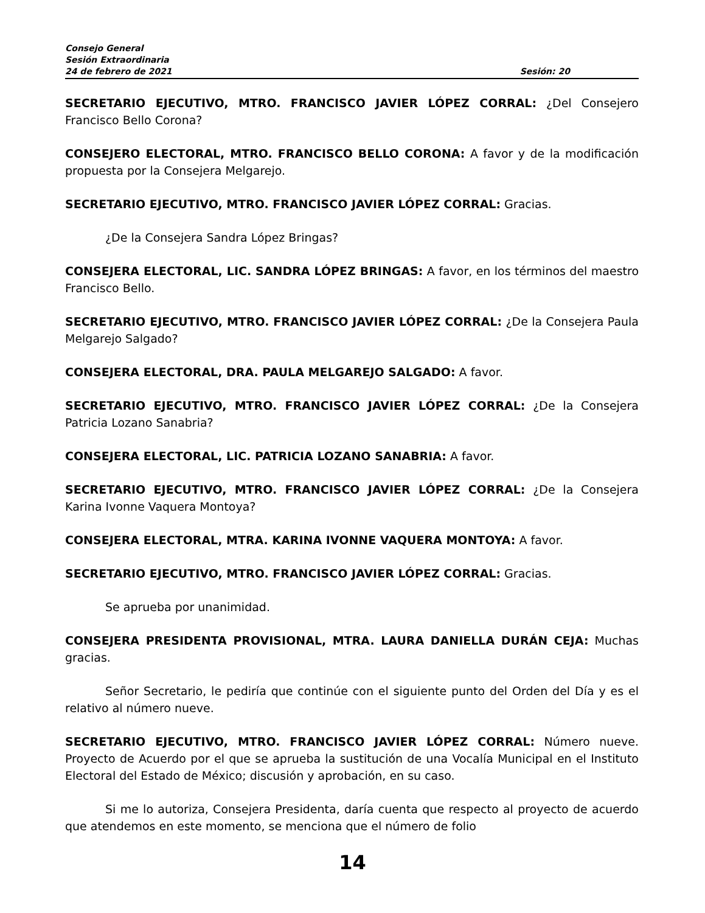Consejo General
Sesión Extraordinaria
24 de febrero de 2021 Sesión: 20
SECRETARIO EJECUTIVO, MTRO. FRANCISCO JAVIER LÓPEZ CORRAL: ¿Del Consejero Francisco Bello Corona?
CONSEJERO ELECTORAL, MTRO. FRANCISCO BELLO CORONA: A favor y de la modificación propuesta por la Consejera Melgarejo.
SECRETARIO EJECUTIVO, MTRO. FRANCISCO JAVIER LÓPEZ CORRAL: Gracias.
¿De la Consejera Sandra López Bringas?
CONSEJERA ELECTORAL, LIC. SANDRA LÓPEZ BRINGAS: A favor, en los términos del maestro Francisco Bello.
SECRETARIO EJECUTIVO, MTRO. FRANCISCO JAVIER LÓPEZ CORRAL: ¿De la Consejera Paula Melgarejo Salgado?
CONSEJERA ELECTORAL, DRA. PAULA MELGAREJO SALGADO: A favor.
SECRETARIO EJECUTIVO, MTRO. FRANCISCO JAVIER LÓPEZ CORRAL: ¿De la Consejera Patricia Lozano Sanabria?
CONSEJERA ELECTORAL, LIC. PATRICIA LOZANO SANABRIA: A favor.
SECRETARIO EJECUTIVO, MTRO. FRANCISCO JAVIER LÓPEZ CORRAL: ¿De la Consejera Karina Ivonne Vaquera Montoya?
CONSEJERA ELECTORAL, MTRA. KARINA IVONNE VAQUERA MONTOYA: A favor.
SECRETARIO EJECUTIVO, MTRO. FRANCISCO JAVIER LÓPEZ CORRAL: Gracias.
Se aprueba por unanimidad.
CONSEJERA PRESIDENTA PROVISIONAL, MTRA. LAURA DANIELLA DURÁN CEJA: Muchas gracias.
Señor Secretario, le pediría que continúe con el siguiente punto del Orden del Día y es el relativo al número nueve.
SECRETARIO EJECUTIVO, MTRO. FRANCISCO JAVIER LÓPEZ CORRAL: Número nueve. Proyecto de Acuerdo por el que se aprueba la sustitución de una Vocalía Municipal en el Instituto Electoral del Estado de México; discusión y aprobación, en su caso.
Si me lo autoriza, Consejera Presidenta, daría cuenta que respecto al proyecto de acuerdo que atendemos en este momento, se menciona que el número de folio
14